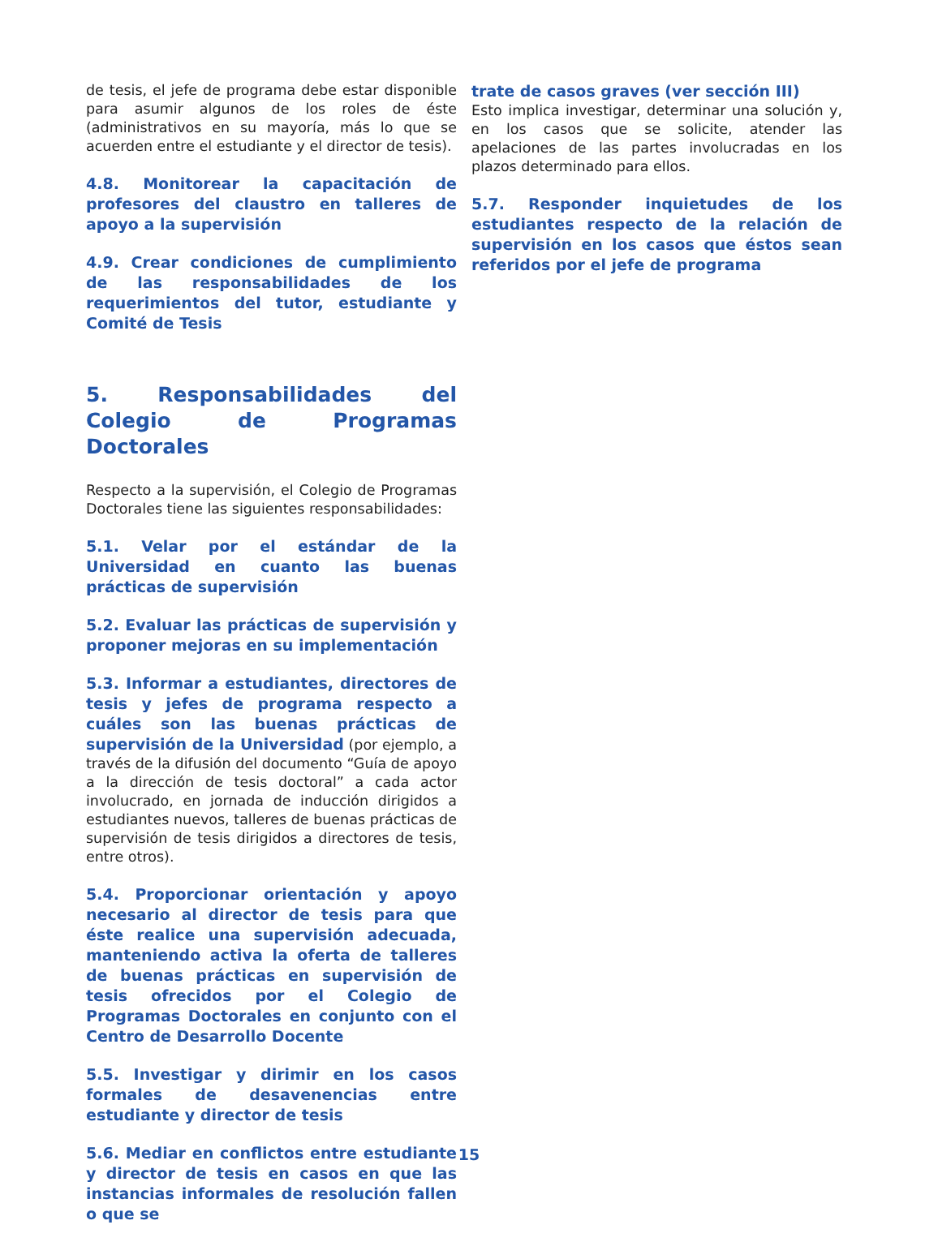de tesis, el jefe de programa debe estar disponible para asumir algunos de los roles de éste (administrativos en su mayoría, más lo que se acuerden entre el estudiante y el director de tesis).
4.8. Monitorear la capacitación de profesores del claustro en talleres de apoyo a la supervisión
4.9. Crear condiciones de cumplimiento de las responsabilidades de los requerimientos del tutor, estudiante y Comité de Tesis
5. Responsabilidades del Colegio de Programas Doctorales
Respecto a la supervisión, el Colegio de Programas Doctorales tiene las siguientes responsabilidades:
5.1. Velar por el estándar de la Universidad en cuanto las buenas prácticas de supervisión
5.2. Evaluar las prácticas de supervisión y proponer mejoras en su implementación
5.3. Informar a estudiantes, directores de tesis y jefes de programa respecto a cuáles son las buenas prácticas de supervisión de la Universidad (por ejemplo, a través de la difusión del documento “Guía de apoyo a la dirección de tesis doctoral” a cada actor involucrado, en jornada de inducción dirigidos a estudiantes nuevos, talleres de buenas prácticas de supervisión de tesis dirigidos a directores de tesis, entre otros).
5.4. Proporcionar orientación y apoyo necesario al director de tesis para que éste realice una supervisión adecuada, manteniendo activa la oferta de talleres de buenas prácticas en supervisión de tesis ofrecidos por el Colegio de Programas Doctorales en conjunto con el Centro de Desarrollo Docente
5.5. Investigar y dirimir en los casos formales de desavenencias entre estudiante y director de tesis
5.6. Mediar en conflictos entre estudiante y director de tesis en casos en que las instancias informales de resolución fallen o que se
trate de casos graves (ver sección III)
Esto implica investigar, determinar una solución y, en los casos que se solicite, atender las apelaciones de las partes involucradas en los plazos determinado para ellos.
5.7. Responder inquietudes de los estudiantes respecto de la relación de supervisión en los casos que éstos sean referidos por el jefe de programa
15